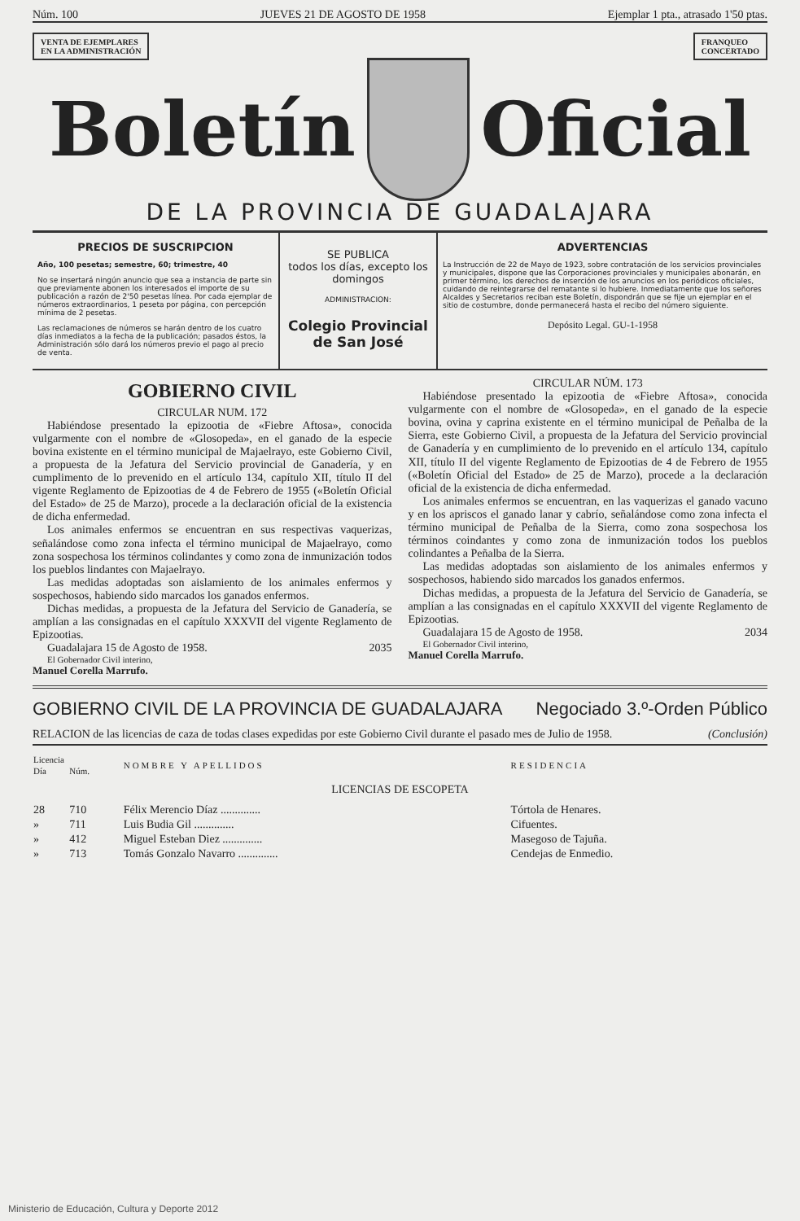Núm. 100 JUEVES 21 DE AGOSTO DE 1958 Ejemplar 1 pta., atrasado 1'50 ptas.
VENTA DE EJEMPLARES
EN LA ADMINISTRACIÓN
FRANQUEO
CONCERTADO
Boletín Oficial
DE LA PROVINCIA DE GUADALAJARA
PRECIOS DE SUSCRIPCION
Año, 100 pesetas; semestre, 60; trimestre, 40
No se insertará ningún anuncio que sea a instancia de parte sin que previamente abonen los interesados el importe de su publicación a razón de 2'50 pesetas línea. Por cada ejemplar de números extraordinarios, 1 peseta por página, con percepción mínima de 2 pesetas.
Las reclamaciones de números se harán dentro de los cuatro días inmediatos a la fecha de la publicación; pasados éstos, la Administración sólo dará los números previo el pago al precio de venta.
SE PUBLICA
todos los días, excepto los domingos
ADMINISTRACION:
Colegio Provincial
de San José
ADVERTENCIAS
La Instrucción de 22 de Mayo de 1923, sobre contratación de los servicios provinciales y municipales, dispone que las Corporaciones provinciales y municipales abonarán, en primer término, los derechos de inserción de los anuncios en los periódicos oficiales, cuidando de reintegrarse del rematante si lo hubiere. Inmediatamente que los señores Alcaldes y Secretarios reciban este Boletín, dispondrán que se fije un ejemplar en el sitio de costumbre, donde permanecerá hasta el recibo del número siguiente.
Depósito Legal. GU-1-1958
GOBIERNO CIVIL
CIRCULAR NUM. 172
Habiéndose presentado la epizootia de «Fiebre Aftosa», conocida vulgarmente con el nombre de «Glosopeda», en el ganado de la especie bovina existente en el término municipal de Majaelrayo, este Gobierno Civil, a propuesta de la Jefatura del Servicio provincial de Ganadería, y en cumplimento de lo prevenido en el artículo 134, capítulo XII, título II del vigente Reglamento de Epizootias de 4 de Febrero de 1955 («Boletín Oficial del Estado» de 25 de Marzo), procede a la declaración oficial de la existencia de dicha enfermedad.
Los animales enfermos se encuentran en sus respectivas vaquerizas, señalándose como zona infecta el término municipal de Majaelrayo, como zona sospechosa los términos colindantes y como zona de inmunización todos los pueblos lindantes con Majaelrayo.
Las medidas adoptadas son aislamiento de los animales enfermos y sospechosos, habiendo sido marcados los ganados enfermos.
Dichas medidas, a propuesta de la Jefatura del Servicio de Ganadería, se amplían a las consignadas en el capítulo XXXVII del vigente Reglamento de Epizootias.
Guadalajara 15 de Agosto de 1958. 2035
El Gobernador Civil interino,
Manuel Corella Marrufo.
CIRCULAR NÚM. 173
Habiéndose presentado la epizootia de «Fiebre Aftosa», conocida vulgarmente con el nombre de «Glosopeda», en el ganado de la especie bovina, ovina y caprina existente en el término municipal de Peñalba de la Sierra, este Gobierno Civil, a propuesta de la Jefatura del Servicio provincial de Ganadería y en cumplimiento de lo prevenido en el artículo 134, capítulo XII, título II del vigente Reglamento de Epizootias de 4 de Febrero de 1955 («Boletín Oficial del Estado» de 25 de Marzo), procede a la declaración oficial de la existencia de dicha enfermedad.
Los animales enfermos se encuentran, en las vaquerizas el ganado vacuno y en los apriscos el ganado lanar y cabrío, señalándose como zona infecta el término municipal de Peñalba de la Sierra, como zona sospechosa los términos coindantes y como zona de inmunización todos los pueblos colindantes a Peñalba de la Sierra.
Las medidas adoptadas son aislamiento de los animales enfermos y sospechosos, habiendo sido marcados los ganados enfermos.
Dichas medidas, a propuesta de la Jefatura del Servicio de Ganadería, se amplían a las consignadas en el capítulo XXXVII del vigente Reglamento de Epizootias.
Guadalajara 15 de Agosto de 1958. 2034
El Gobernador Civil interino,
Manuel Corella Marrufo.
GOBIERNO CIVIL DE LA PROVINCIA DE GUADALAJARA Negociado 3.º-Orden Público
RELACION de las licencias de caza de todas clases expedidas por este Gobierno Civil durante el pasado mes de Julio de 1958. (Conclusión)
| Licencia | | NOMBRE Y APELLIDOS | RESIDENCIA |
| --- | --- | --- | --- |
| Día | Núm. | | |
| LICENCIAS DE ESCOPETA | | | |
| 28 | 710 | Félix Merencio Díaz .............. | Tórtola de Henares. |
| » | 711 | Luis Budia Gil .............. | Cifuentes. |
| » | 412 | Miguel Esteban Diez .............. | Masegoso de Tajuña. |
| » | 713 | Tomás Gonzalo Navarro .............. | Cendejas de Enmedio. |
Ministerio de Educación, Cultura y Deporte 2012